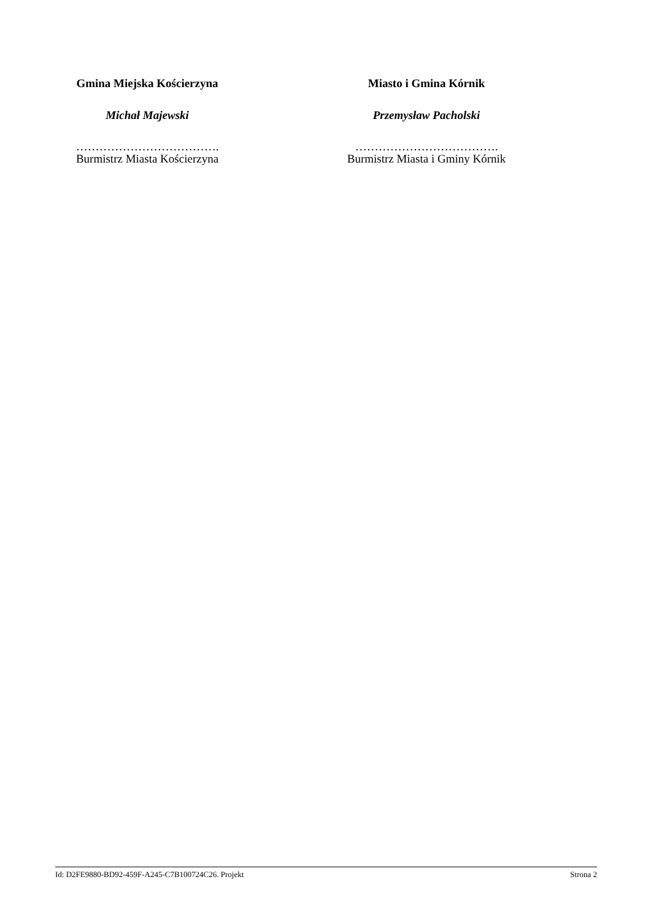Gmina Miejska Kościerzyna
Michał Majewski
……………………………….
Burmistrz Miasta Kościerzyna
Miasto i Gmina Kórnik
Przemysław Pacholski
……………………………….
Burmistrz Miasta i Gminy Kórnik
Id: D2FE9880-BD92-459F-A245-C7B100724C26. Projekt Strona 2